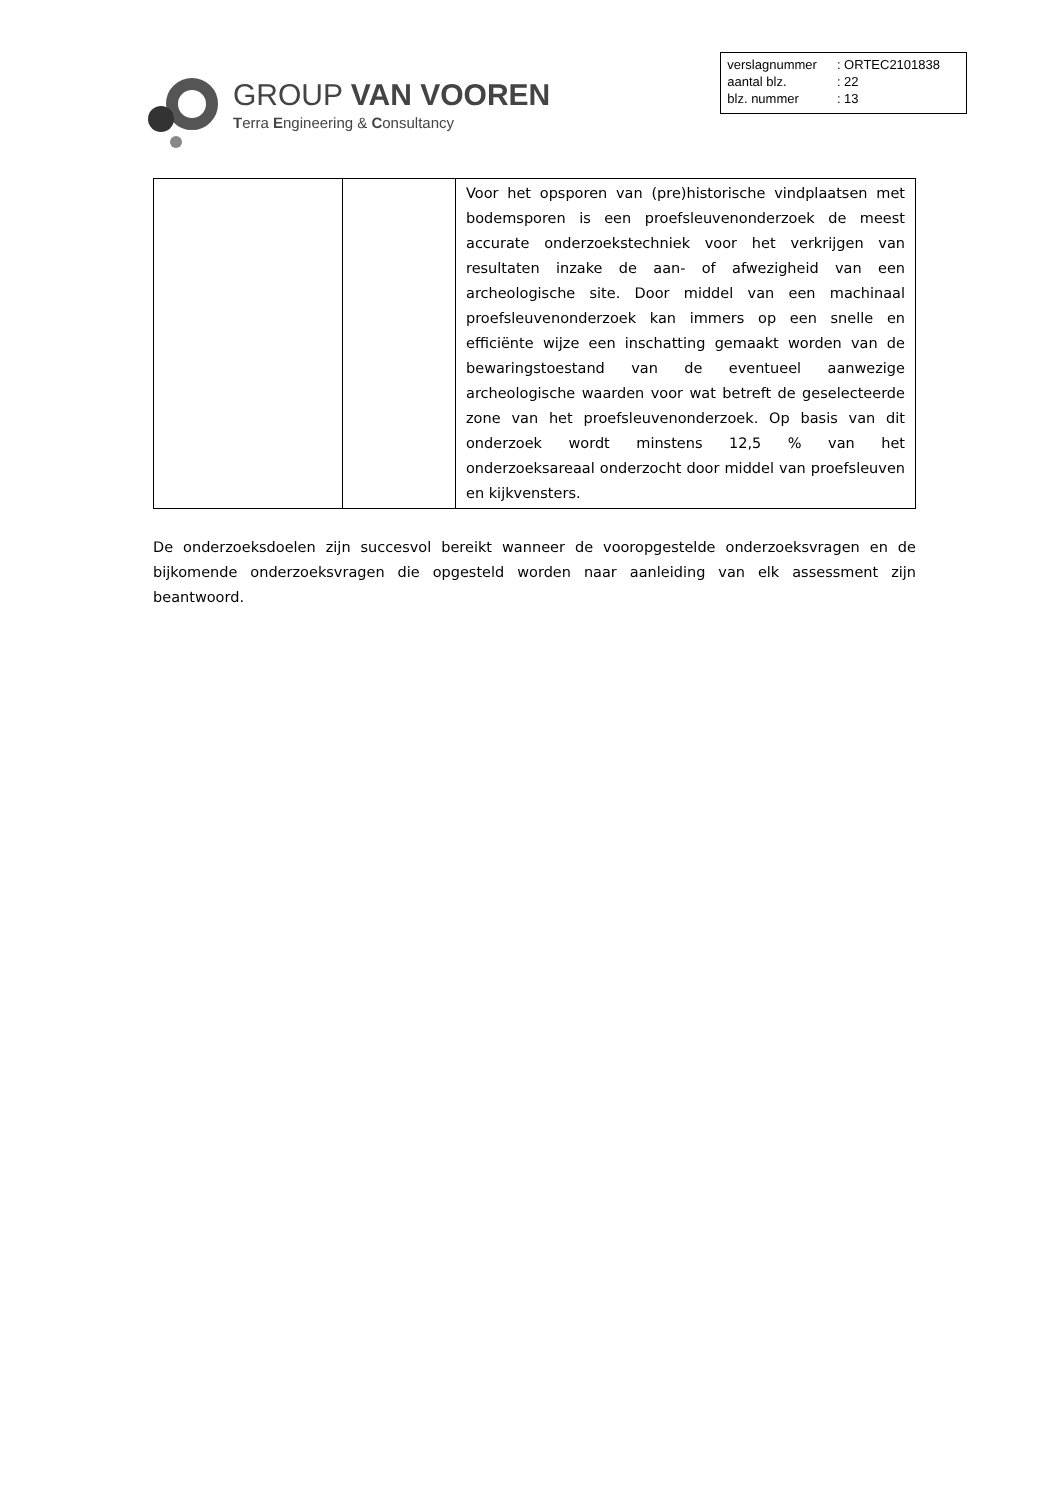GROUP VAN VOOREN
Terra Engineering & Consultancy
| verslagnummer | : ORTEC2101838 |
| aantal blz. | : 22 |
| blz. nummer | : 13 |
| | | Voor het opsporen van (pre)historische vindplaatsen met bodemsporen is een proefsleuvenonderzoek de meest accurate onderzoekstechniek voor het verkrijgen van resultaten inzake de aan- of afwezigheid van een archeologische site. Door middel van een machinaal proefsleuvenonderzoek kan immers op een snelle en efficiënte wijze een inschatting gemaakt worden van de bewaringstoestand van de eventueel aanwezige archeologische waarden voor wat betreft de geselecteerde zone van het proefsleuvenonderzoek. Op basis van dit onderzoek wordt minstens 12,5 % van het onderzoeksareaal onderzocht door middel van proefsleuven en kijkvensters. |
De onderzoeksdoelen zijn succesvol bereikt wanneer de vooropgestelde onderzoeksvragen en de bijkomende onderzoeksvragen die opgesteld worden naar aanleiding van elk assessment zijn beantwoord.